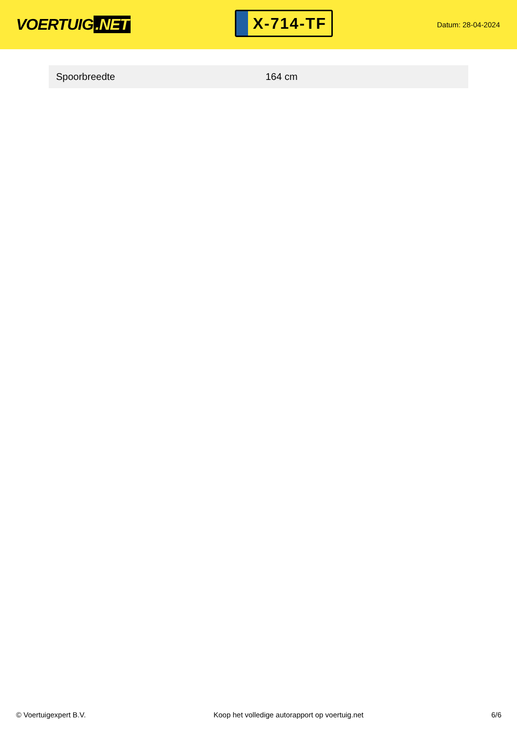VOERTUIG.NET
X-714-TF
Datum: 28-04-2024
| Spoorbreedte | 164 cm |
© Voertuigexpert B.V. Koop het volledige autorapport op voertuig.net 6/6